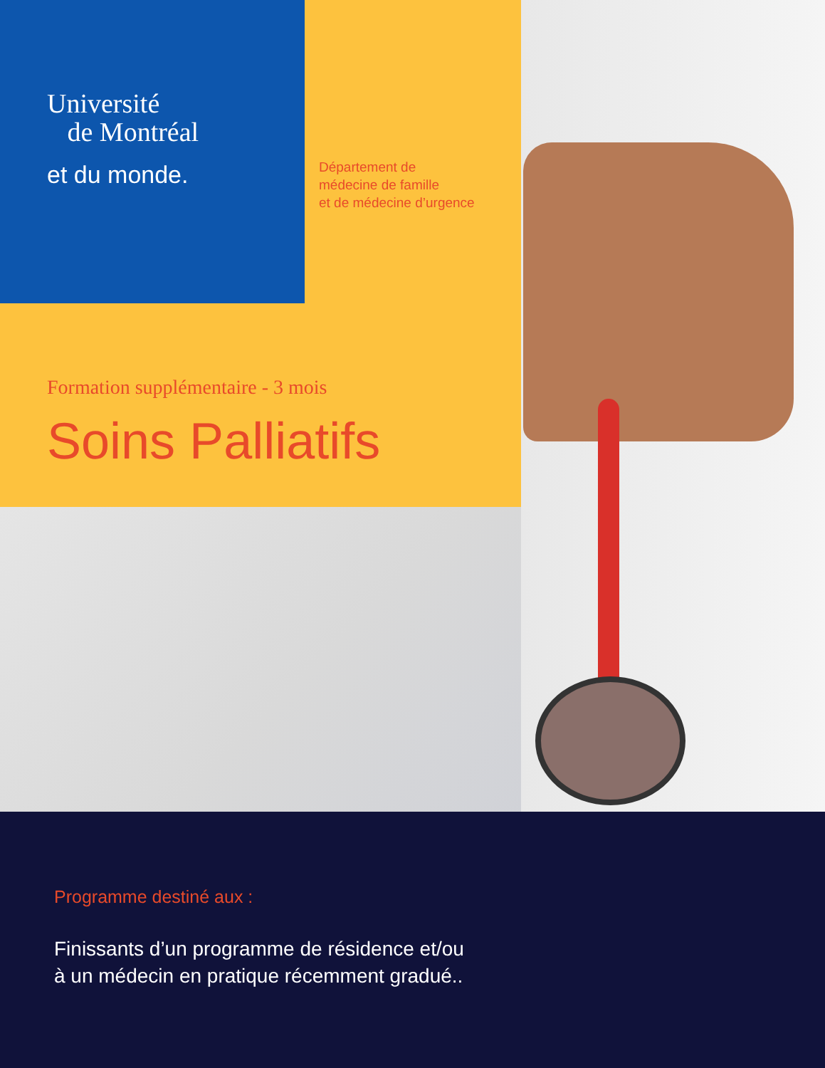Université
de Montréal
et du monde.
Département de
médecine de famille
et de médecine d’urgence
Formation supplémentaire - 3 mois
Soins Palliatifs
Programme destiné aux :
Finissants d’un programme de résidence et/ou
à un médecin en pratique récemment gradué..